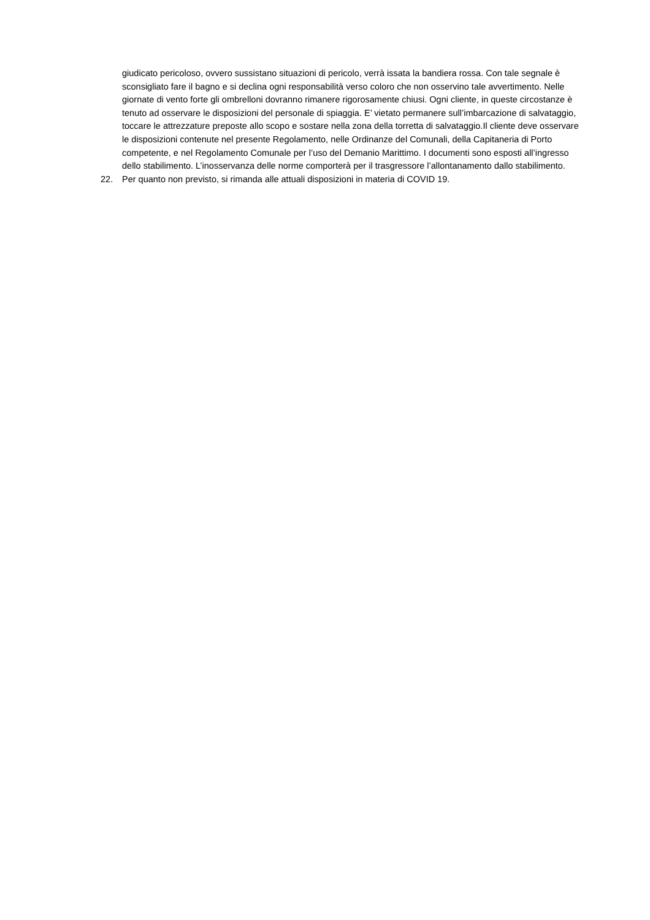giudicato pericoloso, ovvero sussistano situazioni di pericolo, verrà issata la bandiera rossa. Con tale segnale è sconsigliato fare il bagno e si declina ogni responsabilità verso coloro che non osservino tale avvertimento. Nelle giornate di vento forte gli ombrelloni dovranno rimanere rigorosamente chiusi. Ogni cliente, in queste circostanze è tenuto ad osservare le disposizioni del personale di spiaggia. E’ vietato permanere sull’imbarcazione di salvataggio, toccare le attrezzature preposte allo scopo e sostare nella zona della torretta di salvataggio.Il cliente deve osservare le disposizioni contenute nel presente Regolamento, nelle Ordinanze del Comunali, della Capitaneria di Porto competente, e nel Regolamento Comunale per l’uso del Demanio Marittimo. I documenti sono esposti all’ingresso dello stabilimento. L’inosservanza delle norme comporterà per il trasgressore l’allontanamento dallo stabilimento.
22. Per quanto non previsto, si rimanda alle attuali disposizioni in materia di COVID 19.